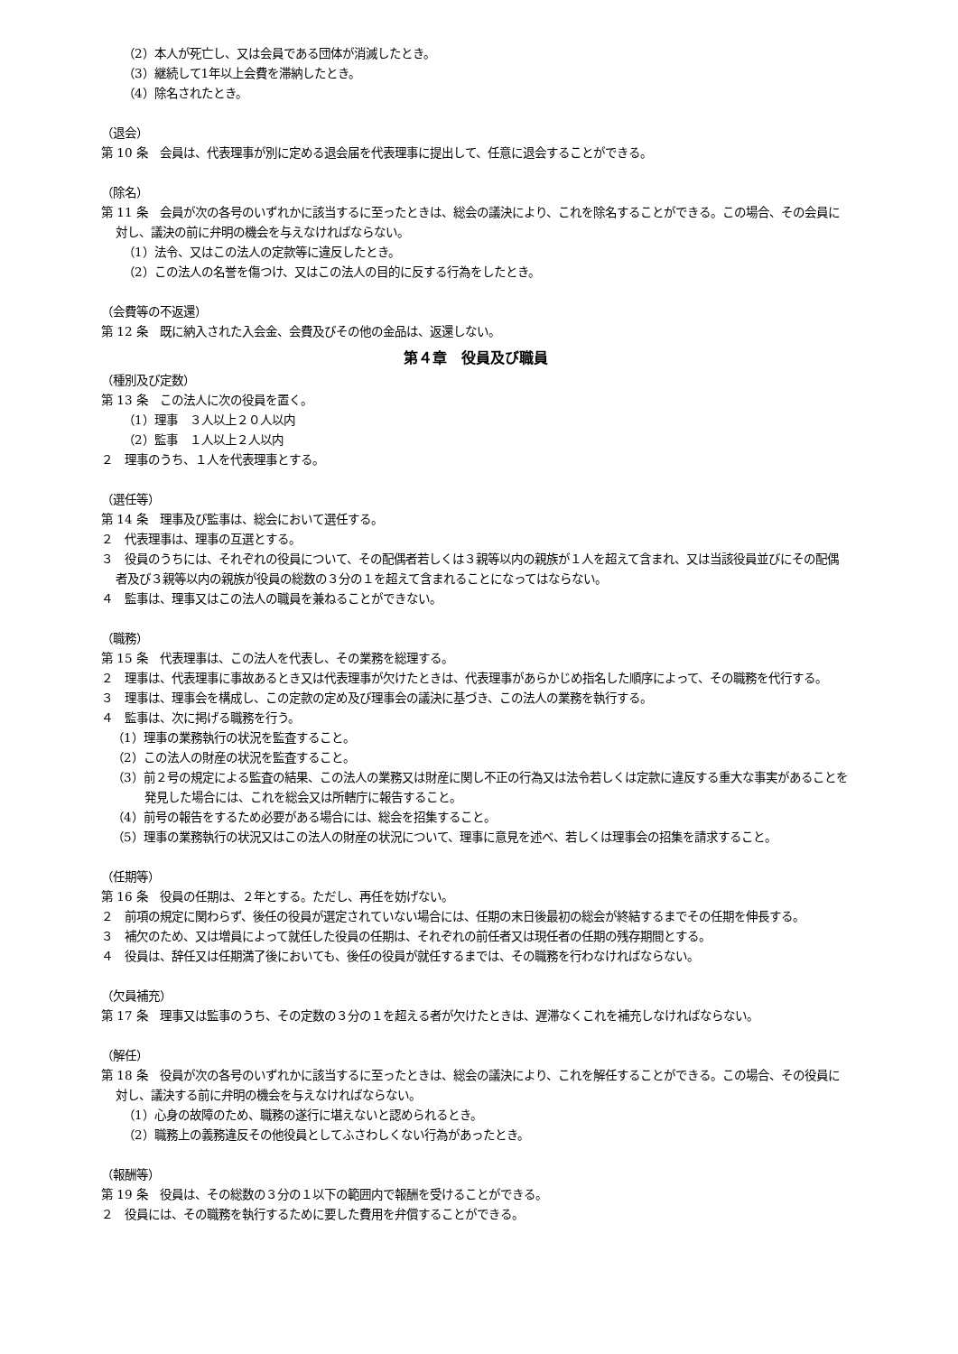（2）本人が死亡し、又は会員である団体が消滅したとき。
（3）継続して1年以上会費を滞納したとき。
（4）除名されたとき。
（退会）
第 10 条　会員は、代表理事が別に定める退会届を代表理事に提出して、任意に退会することができる。
（除名）
第 11 条　会員が次の各号のいずれかに該当するに至ったときは、総会の議決により、これを除名することができる。この場合、その会員に対し、議決の前に弁明の機会を与えなければならない。
（1）法令、又はこの法人の定款等に違反したとき。
（2）この法人の名誉を傷つけ、又はこの法人の目的に反する行為をしたとき。
（会費等の不返還）
第 12 条　既に納入された入会金、会費及びその他の金品は、返還しない。
第４章　役員及び職員
（種別及び定数）
第 13 条　この法人に次の役員を置く。
（1）理事　３人以上２０人以内
（2）監事　１人以上２人以内
２　理事のうち、１人を代表理事とする。
（選任等）
第 14 条　理事及び監事は、総会において選任する。
２　代表理事は、理事の互選とする。
３　役員のうちには、それぞれの役員について、その配偶者若しくは３親等以内の親族が１人を超えて含まれ、又は当該役員並びにその配偶者及び３親等以内の親族が役員の総数の３分の１を超えて含まれることになってはならない。
４　監事は、理事又はこの法人の職員を兼ねることができない。
（職務）
第 15 条　代表理事は、この法人を代表し、その業務を総理する。
２　理事は、代表理事に事故あるとき又は代表理事が欠けたときは、代表理事があらかじめ指名した順序によって、その職務を代行する。
３　理事は、理事会を構成し、この定款の定め及び理事会の議決に基づき、この法人の業務を執行する。
４　監事は、次に掲げる職務を行う。
（1）理事の業務執行の状況を監査すること。
（2）この法人の財産の状況を監査すること。
（3）前２号の規定による監査の結果、この法人の業務又は財産に関し不正の行為又は法令若しくは定款に違反する重大な事実があることを発見した場合には、これを総会又は所轄庁に報告すること。
（4）前号の報告をするため必要がある場合には、総会を招集すること。
（5）理事の業務執行の状況又はこの法人の財産の状況について、理事に意見を述べ、若しくは理事会の招集を請求すること。
（任期等）
第 16 条　役員の任期は、２年とする。ただし、再任を妨げない。
２　前項の規定に関わらず、後任の役員が選定されていない場合には、任期の末日後最初の総会が終結するまでその任期を伸長する。
３　補欠のため、又は増員によって就任した役員の任期は、それぞれの前任者又は現任者の任期の残存期間とする。
４　役員は、辞任又は任期満了後においても、後任の役員が就任するまでは、その職務を行わなければならない。
（欠員補充）
第 17 条　理事又は監事のうち、その定数の３分の１を超える者が欠けたときは、遅滞なくこれを補充しなければならない。
（解任）
第 18 条　役員が次の各号のいずれかに該当するに至ったときは、総会の議決により、これを解任することができる。この場合、その役員に対し、議決する前に弁明の機会を与えなければならない。
（1）心身の故障のため、職務の遂行に堪えないと認められるとき。
（2）職務上の義務違反その他役員としてふさわしくない行為があったとき。
（報酬等）
第 19 条　役員は、その総数の３分の１以下の範囲内で報酬を受けることができる。
２　役員には、その職務を執行するために要した費用を弁償することができる。